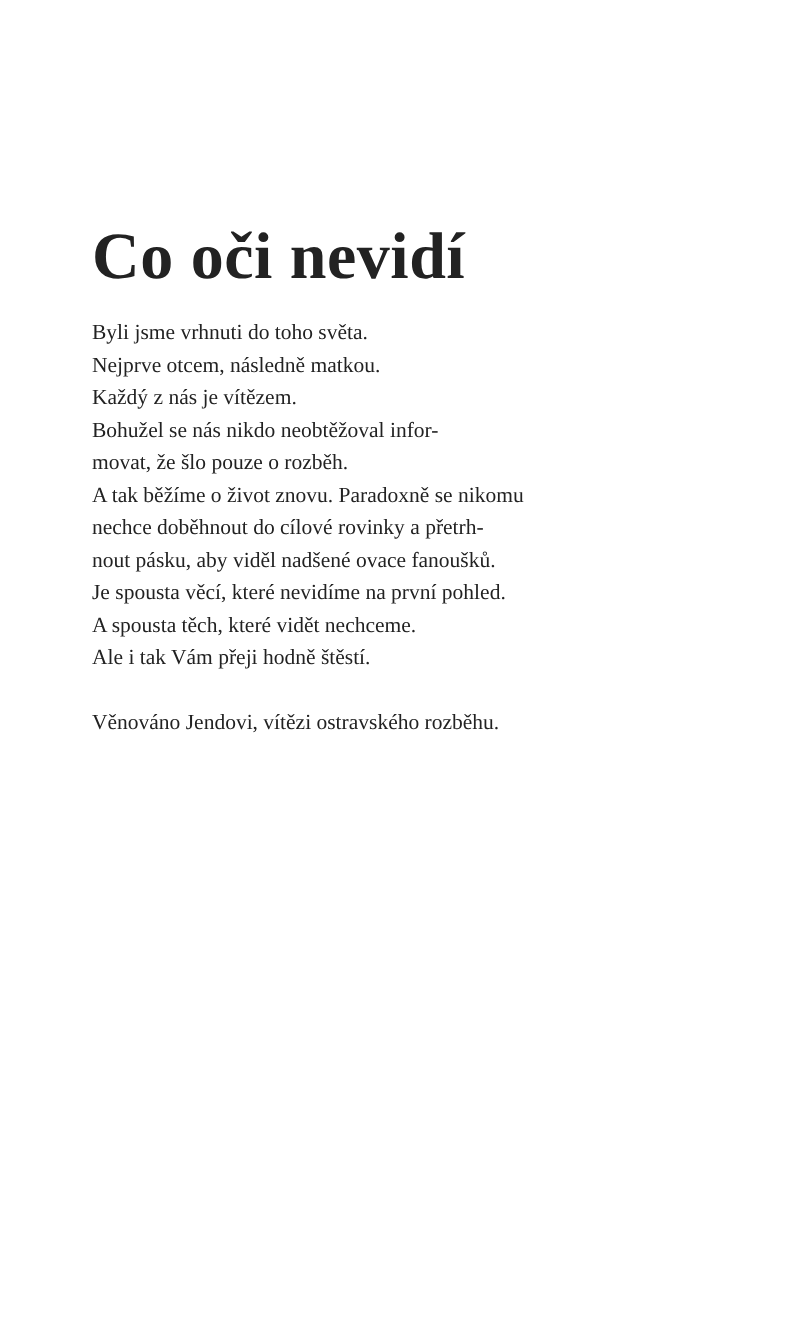Co oči nevidí
Byli jsme vrhnuti do toho světa.
Nejprve otcem, následně matkou.
Každý z nás je vítězem.
Bohužel se nás nikdo neobtěžoval infor-
movat, že šlo pouze o rozběh.
A tak běžíme o život znovu. Paradoxně se nikomu
nechce doběhnout do cílové rovinky a přetrh-
nout pásku, aby viděl nadšené ovace fanoušků.
Je spousta věcí, které nevidíme na první pohled.
A spousta těch, které vidět nechceme.
Ale i tak Vám přeji hodně štěstí.
Věnováno Jendovi, vítězi ostravského rozběhu.